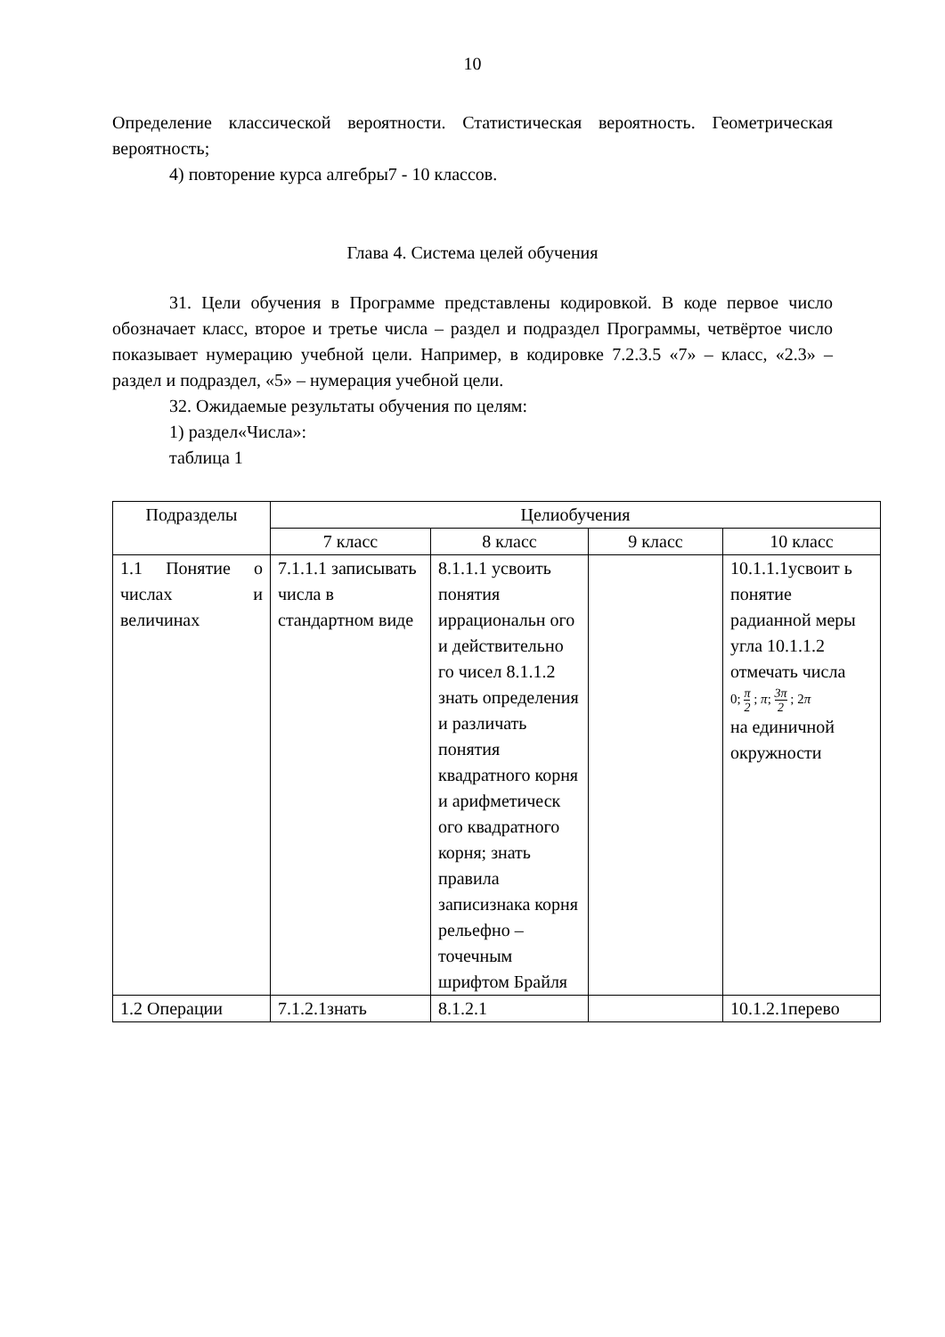10
Определение классической вероятности. Статистическая вероятность. Геометрическая вероятность;
4) повторение курса алгебры7 - 10 классов.
Глава 4. Система целей обучения
31. Цели обучения в Программе представлены кодировкой. В коде первое число обозначает класс, второе и третье числа – раздел и подраздел Программы, четвёртое число показывает нумерацию учебной цели. Например, в кодировке 7.2.3.5 «7» – класс, «2.3» – раздел и подраздел, «5» – нумерация учебной цели.
32. Ожидаемые результаты обучения по целям:
1) раздел«Числа»:
таблица 1
| Подразделы | Целиобучения | | | |
| --- | --- | --- | --- | --- |
| | 7 класс | 8 класс | 9 класс | 10 класс |
| 1.1 Понятие о числах и величинах | 7.1.1.1 записывать числа в стандартном виде | 8.1.1.1 усвоить понятия иррациональн ого и действительно го чисел 8.1.1.2 знать определения и различать понятия квадратного корня и арифметическ ого квадратного корня; знать правила записизнака корня рельефно – точечным шрифтом Брайля | | 10.1.1.1усвоит ь понятие радианной меры угла 10.1.1.2 отмечать числа 0; π 2 ; π ; 3π 2 ; 2 π на единичной окружности |
| 1.2 Операции | 7.1.2.1знать | 8.1.2.1 | | 10.1.2.1перево |